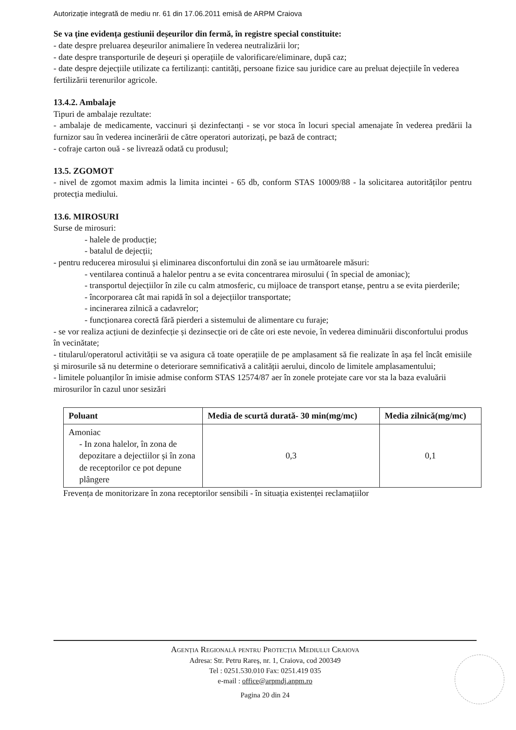Autorizație integrată de mediu nr. 61 din 17.06.2011 emisă de ARPM Craiova
Se va ține evidența gestiunii deșeurilor din fermă, în registre special constituite:
- date despre preluarea deșeurilor animaliere în vederea neutralizării lor;
- date despre transporturile de deșeuri și operațiile de valorificare/eliminare, după caz;
- date despre dejecțiile utilizate ca fertilizanți: cantități, persoane fizice sau juridice care au preluat dejecțiile în vederea fertilizării terenurilor agricole.
13.4.2. Ambalaje
Tipuri de ambalaje rezultate:
- ambalaje de medicamente, vaccinuri și dezinfectanți - se vor stoca în locuri special amenajate în vederea predării la furnizor sau în vederea incinerării de către operatori autorizați, pe bază de contract;
- cofraje carton ouă - se livrează odată cu produsul;
13.5. ZGOMOT
- nivel de zgomot maxim admis la limita incintei - 65 db, conform STAS 10009/88 - la solicitarea autorităților pentru protecția mediului.
13.6. MIROSURI
Surse de mirosuri:
- halele de producție;
- batalul de dejecții;
- pentru reducerea mirosului și eliminarea disconfortului din zonă se iau următoarele măsuri:
- ventilarea continuă a halelor pentru a se evita concentrarea mirosului ( în special de amoniac);
- transportul dejecțiilor în zile cu calm atmosferic, cu mijloace de transport etanșe, pentru a se evita pierderile;
- încorporarea cât mai rapidă în sol a dejecțiilor transportate;
- incinerarea zilnică a cadavrelor;
- funcționarea corectă fără pierderi a sistemului de alimentare cu furaje;
- se vor realiza acțiuni de dezinfecție și dezinsecție ori de câte ori este nevoie, în vederea diminuării disconfortului produs în vecinătate;
- titularul/operatorul activității se va asigura că toate operațiile de pe amplasament să fie realizate în așa fel încât emisiile și mirosurile să nu determine o deteriorare semnificativă a calității aerului, dincolo de limitele amplasamentului;
- limitele poluanților în imisie admise conform STAS 12574/87 aer în zonele protejate care vor sta la baza evaluării mirosurilor în cazul unor sesizări
| Poluant | Media de scurtă durată- 30 min(mg/mc) | Media zilnică(mg/mc) |
| --- | --- | --- |
| Amoniac - In zona halelor, în zona de depozitare a dejectiilor și în zona de receptorilor ce pot depune plângere | 0,3 | 0,1 |
Frevența de monitorizare în zona receptorilor sensibili - în situația existenței reclamațiilor
Agenția Regională pentru Protecția Mediului Craiova
Adresa: Str. Petru Rareș, nr. 1, Craiova, cod 200349
Tel : 0251.530.010 Fax: 0251.419 035
e-mail : office@arpmdj.anpm.ro
Pagina 20 din 24